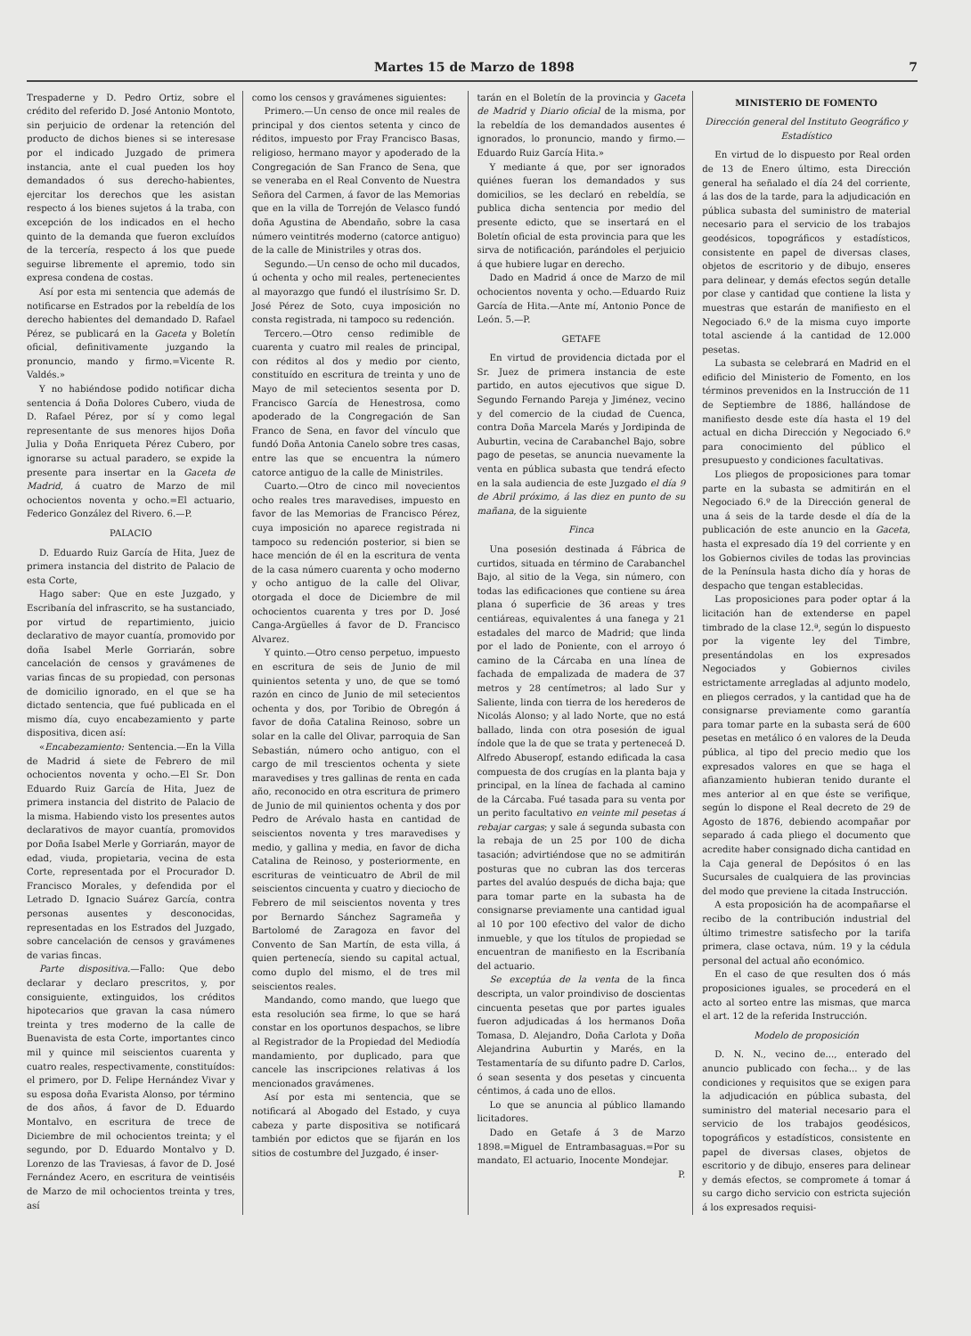Martes 15 de Marzo de 1898 7
Trespaderne y D. Pedro Ortiz, sobre el crédito del referido D. José Antonio Montoto, sin perjuicio de ordenar la retención del producto de dichos bienes si se interesase por el indicado Juzgado de primera instancia, ante el cual pueden los hoy demandados ó sus derecho-habientes, ejercitar los derechos que les asistan respecto á los bienes sujetos á la traba, con excepción de los indicados en el hecho quinto de la demanda que fueron excluídos de la tercería, respecto á los que puede seguirse libremente el apremio, todo sin expresa condena de costas.
Así por esta mi sentencia que además de notificarse en Estrados por la rebeldía de los derecho habientes del demandado D. Rafael Pérez, se publicará en la Gaceta y Boletín oficial, definitivamente juzgando la pronuncio, mando y firmo.=Vicente R. Valdés.»
Y no habiéndose podido notificar dicha sentencia á Doña Dolores Cubero, viuda de D. Rafael Pérez, por sí y como legal representante de sus menores hijos Doña Julia y Doña Enriqueta Pérez Cubero, por ignorarse su actual paradero, se expide la presente para insertar en la Gaceta de Madrid, á cuatro de Marzo de mil ochocientos noventa y ocho.=El actuario, Federico González del Rivero. 6.—P.
PALACIO
D. Eduardo Ruiz García de Hita, Juez de primera instancia del distrito de Palacio de esta Corte,
Hago saber: Que en este Juzgado, y Escribanía del infrascrito, se ha sustanciado, por virtud de repartimiento, juicio declarativo de mayor cuantía, promovido por doña Isabel Merle Gorriarán, sobre cancelación de censos y gravámenes de varias fincas de su propiedad, con personas de domicilio ignorado, en el que se ha dictado sentencia, que fué publicada en el mismo día, cuyo encabezamiento y parte dispositiva, dicen así:
«Encabezamiento: Sentencia.—En la Villa de Madrid á siete de Febrero de mil ochocientos noventa y ocho.—El Sr. Don Eduardo Ruiz García de Hita, Juez de primera instancia del distrito de Palacio de la misma. Habiendo visto los presentes autos declarativos de mayor cuantía, promovidos por Doña Isabel Merle y Gorriarán, mayor de edad, viuda, propietaria, vecina de esta Corte, representada por el Procurador D. Francisco Morales, y defendida por el Letrado D. Ignacio Suárez García, contra personas ausentes y desconocidas, representadas en los Estrados del Juzgado, sobre cancelación de censos y gravámenes de varias fincas.
Parte dispositiva.—Fallo: Que debo declarar y declaro prescritos, y, por consiguiente, extinguidos, los créditos hipotecarios que gravan la casa número treinta y tres moderno de la calle de Buenavista de esta Corte, importantes cinco mil y quince mil seiscientos cuarenta y cuatro reales, respectivamente, constituídos: el primero, por D. Felipe Hernández Vivar y su esposa doña Evarista Alonso, por término de dos años, á favor de D. Eduardo Montalvo, en escritura de trece de Diciembre de mil ochocientos treinta; y el segundo, por D. Eduardo Montalvo y D. Lorenzo de las Traviesas, á favor de D. José Fernández Acero, en escritura de veintiséis de Marzo de mil ochocientos treinta y tres, así
como los censos y gravámenes siguientes:
Primero.—Un censo de once mil reales de principal y dos cientos setenta y cinco de réditos, impuesto por Fray Francisco Basas, religioso, hermano mayor y apoderado de la Congregación de San Franco de Sena, que se veneraba en el Real Convento de Nuestra Señora del Carmen, á favor de las Memorias que en la villa de Torrejón de Velasco fundó doña Agustina de Abendaño, sobre la casa número veintitrés moderno (catorce antiguo) de la calle de Ministriles y otras dos.
Segundo.—Un censo de ocho mil ducados, ú ochenta y ocho mil reales, pertenecientes al mayorazgo que fundó el ilustrísimo Sr. D. José Pérez de Soto, cuya imposición no consta registrada, ni tampoco su redención.
Tercero.—Otro censo redimible de cuarenta y cuatro mil reales de principal, con réditos al dos y medio por ciento, constituído en escritura de treinta y uno de Mayo de mil setecientos sesenta por D. Francisco García de Henestrosa, como apoderado de la Congregación de San Franco de Sena, en favor del vínculo que fundó Doña Antonia Canelo sobre tres casas, entre las que se encuentra la número catorce antiguo de la calle de Ministriles.
Cuarto.—Otro de cinco mil novecientos ocho reales tres maravedises, impuesto en favor de las Memorias de Francisco Pérez, cuya imposición no aparece registrada ni tampoco su redención posterior, si bien se hace mención de él en la escritura de venta de la casa número cuarenta y ocho moderno y ocho antiguo de la calle del Olivar, otorgada el doce de Diciembre de mil ochocientos cuarenta y tres por D. José Canga-Argüelles á favor de D. Francisco Alvarez.
Y quinto.—Otro censo perpetuo, impuesto en escritura de seis de Junio de mil quinientos setenta y uno, de que se tomó razón en cinco de Junio de mil setecientos ochenta y dos, por Toribio de Obregón á favor de doña Catalina Reinoso, sobre un solar en la calle del Olivar, parroquia de San Sebastián, número ocho antiguo, con el cargo de mil trescientos ochenta y siete maravedises y tres gallinas de renta en cada año, reconocido en otra escritura de primero de Junio de mil quinientos ochenta y dos por Pedro de Arévalo hasta en cantidad de seiscientos noventa y tres maravedises y medio, y gallina y media, en favor de dicha Catalina de Reinoso, y posteriormente, en escrituras de veinticuatro de Abril de mil seiscientos cincuenta y cuatro y dieciocho de Febrero de mil seiscientos noventa y tres por Bernardo Sánchez Sagrameña y Bartolomé de Zaragoza en favor del Convento de San Martín, de esta villa, á quien pertenecía, siendo su capital actual, como duplo del mismo, el de tres mil seiscientos reales.
Mandando, como mando, que luego que esta resolución sea firme, lo que se hará constar en los oportunos despachos, se libre al Registrador de la Propiedad del Mediodía mandamiento, por duplicado, para que cancele las inscripciones relativas á los mencionados gravámenes.
Así por esta mi sentencia, que se notificará al Abogado del Estado, y cuya cabeza y parte dispositiva se notificará también por edictos que se fijarán en los sitios de costumbre del Juzgado, é inser-
tarán en el Boletín de la provincia y Gaceta de Madrid y Diario oficial de la misma, por la rebeldía de los demandados ausentes é ignorados, lo pronuncio, mando y firmo.—Eduardo Ruiz García Hita.»
Y mediante á que, por ser ignorados quiénes fueran los demandados y sus domicilios, se les declaró en rebeldía, se publica dicha sentencia por medio del presente edicto, que se insertará en el Boletín oficial de esta provincia para que les sirva de notificación, parándoles el perjuicio á que hubiere lugar en derecho.
Dado en Madrid á once de Marzo de mil ochocientos noventa y ocho.—Eduardo Ruiz García de Hita.—Ante mí, Antonio Ponce de León. 5.—P.
GETAFE
En virtud de providencia dictada por el Sr. Juez de primera instancia de este partido, en autos ejecutivos que sigue D. Segundo Fernando Pareja y Jiménez, vecino y del comercio de la ciudad de Cuenca, contra Doña Marcela Marés y Jordipinda de Auburtin, vecina de Carabanchel Bajo, sobre pago de pesetas, se anuncia nuevamente la venta en pública subasta que tendrá efecto en la sala audiencia de este Juzgado el día 9 de Abril próximo, á las diez en punto de su mañana, de la siguiente
Finca
Una posesión destinada á Fábrica de curtidos, situada en término de Carabanchel Bajo, al sitio de la Vega, sin número, con todas las edificaciones que contiene su área plana ó superficie de 36 areas y tres centiáreas, equivalentes á una fanega y 21 estadales del marco de Madrid; que linda por el lado de Poniente, con el arroyo ó camino de la Cárcaba en una línea de fachada de empalizada de madera de 37 metros y 28 centímetros; al lado Sur y Saliente, linda con tierra de los herederos de Nicolás Alonso; y al lado Norte, que no está ballado, linda con otra posesión de igual índole que la de que se trata y perteneceá D. Alfredo Abuseropf, estando edificada la casa compuesta de dos crugías en la planta baja y principal, en la línea de fachada al camino de la Cárcaba. Fué tasada para su venta por un perito facultativo en veinte mil pesetas á rebajar cargas; y sale á segunda subasta con la rebaja de un 25 por 100 de dicha tasación; advirtiéndose que no se admitirán posturas que no cubran las dos terceras partes del avalúo después de dicha baja; que para tomar parte en la subasta ha de consignarse previamente una cantidad igual al 10 por 100 efectivo del valor de dicho inmueble, y que los títulos de propiedad se encuentran de manifiesto en la Escribanía del actuario.
Se exceptúa de la venta de la finca descripta, un valor proindiviso de doscientas cincuenta pesetas que por partes iguales fueron adjudicadas á los hermanos Doña Tomasa, D. Alejandro, Doña Carlota y Doña Alejandrina Auburtin y Marés, en la Testamentaría de su difunto padre D. Carlos, ó sean sesenta y dos pesetas y cincuenta céntimos, á cada uno de ellos.
Lo que se anuncia al público llamando licitadores.
Dado en Getafe á 3 de Marzo 1898.=Miguel de Entrambasaguas.=Por su mandato, El actuario, Inocente Mondejar.
P.
MINISTERIO DE FOMENTO
Dirección general del Instituto Geográfico y Estadístico
En virtud de lo dispuesto por Real orden de 13 de Enero último, esta Dirección general ha señalado el día 24 del corriente, á las dos de la tarde, para la adjudicación en pública subasta del suministro de material necesario para el servicio de los trabajos geodésicos, topográficos y estadísticos, consistente en papel de diversas clases, objetos de escritorio y de dibujo, enseres para delinear, y demás efectos según detalle por clase y cantidad que contiene la lista y muestras que estarán de manifiesto en el Negociado 6.º de la misma cuyo importe total asciende á la cantidad de 12.000 pesetas.
La subasta se celebrará en Madrid en el edificio del Ministerio de Fomento, en los términos prevenidos en la Instrucción de 11 de Septiembre de 1886, hallándose de manifiesto desde este día hasta el 19 del actual en dicha Dirección y Negociado 6.º para conocimiento del público el presupuesto y condiciones facultativas.
Los pliegos de proposiciones para tomar parte en la subasta se admitirán en el Negociado 6.º de la Dirección general de una á seis de la tarde desde el día de la publicación de este anuncio en la Gaceta, hasta el expresado día 19 del corriente y en los Gobiernos civiles de todas las provincias de la Península hasta dicho día y horas de despacho que tengan establecidas.
Las proposiciones para poder optar á la licitación han de extenderse en papel timbrado de la clase 12.ª, según lo dispuesto por la vigente ley del Timbre, presentándolas en los expresados Negociados y Gobiernos civiles estrictamente arregladas al adjunto modelo, en pliegos cerrados, y la cantidad que ha de consignarse previamente como garantía para tomar parte en la subasta será de 600 pesetas en metálico ó en valores de la Deuda pública, al tipo del precio medio que los expresados valores en que se haga el afianzamiento hubieran tenido durante el mes anterior al en que éste se verifique, según lo dispone el Real decreto de 29 de Agosto de 1876, debiendo acompañar por separado á cada pliego el documento que acredite haber consignado dicha cantidad en la Caja general de Depósitos ó en las Sucursales de cualquiera de las provincias del modo que previene la citada Instrucción.
A esta proposición ha de acompañarse el recibo de la contribución industrial del último trimestre satisfecho por la tarifa primera, clase octava, núm. 19 y la cédula personal del actual año económico.
En el caso de que resulten dos ó más proposiciones iguales, se procederá en el acto al sorteo entre las mismas, que marca el art. 12 de la referida Instrucción.
Modelo de proposición
D. N. N., vecino de..., enterado del anuncio publicado con fecha... y de las condiciones y requisitos que se exigen para la adjudicación en pública subasta, del suministro del material necesario para el servicio de los trabajos geodésicos, topográficos y estadísticos, consistente en papel de diversas clases, objetos de escritorio y de dibujo, enseres para delinear y demás efectos, se compromete á tomar á su cargo dicho servicio con estricta sujeción á los expresados requisi-